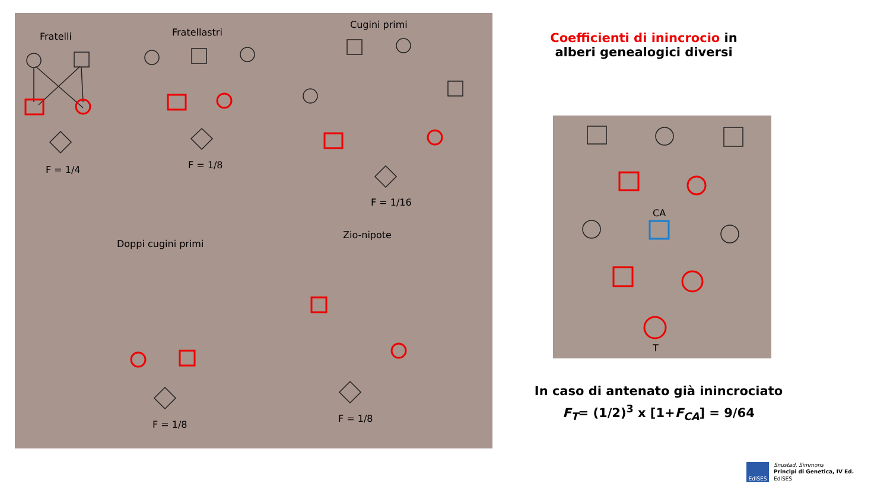Fratelli
Fratellastri
Cugini primi
Doppi cugini primi
Zio-nipote
F = 1/4
F = 1/8
F = 1/16
F = 1/8
F = 1/8
Coefficienti di inincrocio in alberi genealogici diversi
CA
T
In caso di antenato già inincrociato
F<sub>T</sub>= (1/2)<sup>3</sup> x [1+F<sub>CA</sub>] = 9/64
EdiSES
Snustad, Simmons
Principi di Genetica, IV Ed.
EdiSES